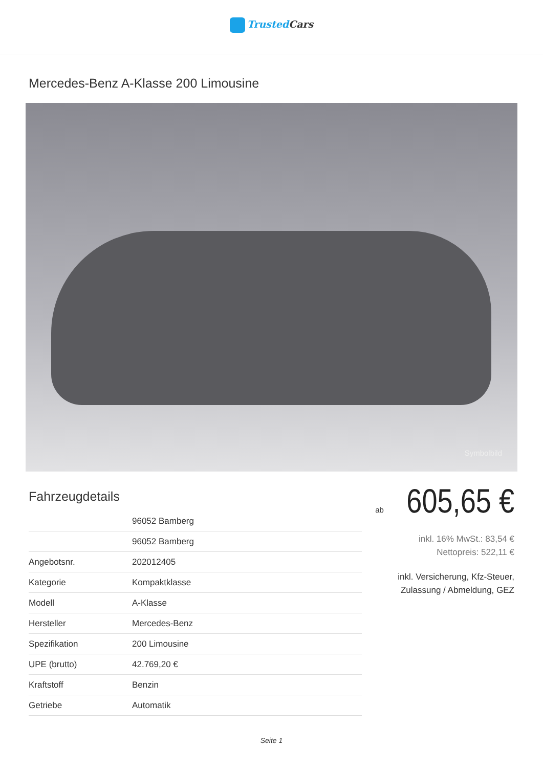Trusted Cars
Mercedes-Benz A-Klasse 200 Limousine
Symbolbild
Fahrzeugdetails
| | 96052 Bamberg |
| | 96052 Bamberg |
| Angebotsnr. | 202012405 |
| Kategorie | Kompaktklasse |
| Modell | A-Klasse |
| Hersteller | Mercedes-Benz |
| Spezifikation | 200 Limousine |
| UPE (brutto) | 42.769,20 € |
| Kraftstoff | Benzin |
| Getriebe | Automatik |
ab 605,65 €
inkl. 16% MwSt.: 83,54 €
Nettopreis: 522,11 €
inkl. Versicherung, Kfz-Steuer,
Zulassung / Abmeldung, GEZ
Seite 1